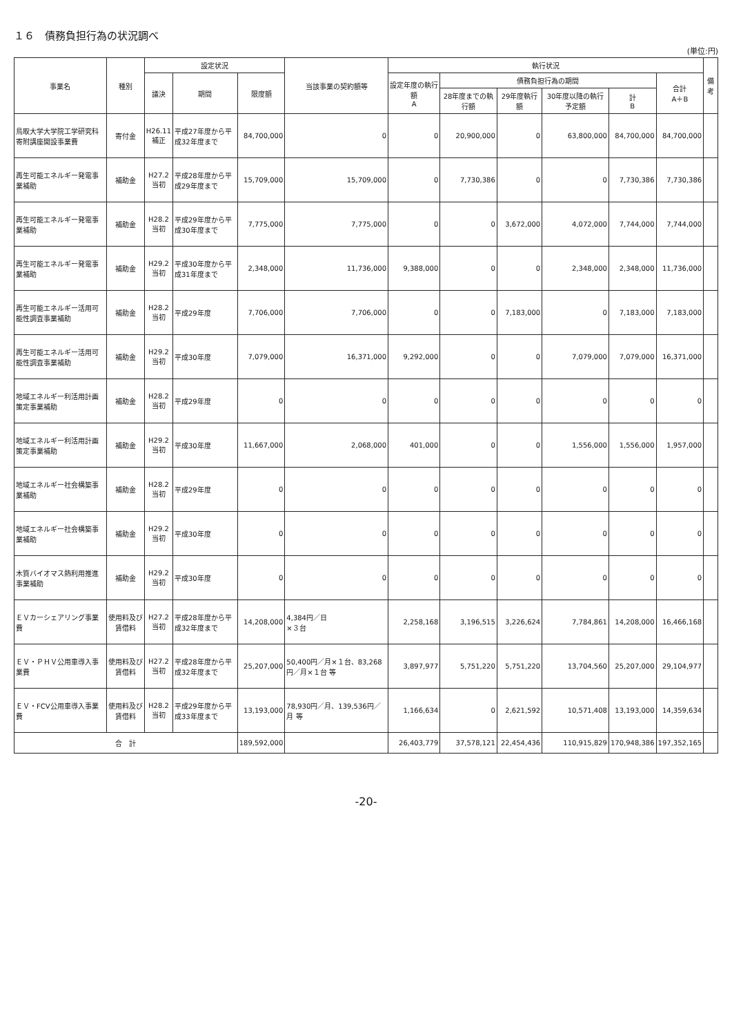１６　債務負担行為の状況調べ
(単位:円)
| 事業名 | 種別 | 設定状況 | | | 当該事業の契約額等 | 執行状況 | | | | | | 備考 |
| --- | --- | --- | --- | --- | --- | --- | --- | --- | --- | --- | --- | --- |
| | | 議決 | 期間 | 限度額 | | 設定年度の執行額 A | 債務負担行為の期間 | | | | 合計 A＋B | |
| | | | | | | | 28年度までの執行額 | 29年度執行額 | 30年度以降の執行予定額 | 計 B | | |
| 鳥取大学大学院工学研究科寄附講座開設事業費 | 寄付金 | H26.11 補正 | 平成27年度から平成32年度まで | 84,700,000 | 0 | 0 | 20,900,000 | 0 | 63,800,000 | 84,700,000 | 84,700,000 | |
| 再生可能エネルギー発電事業補助 | 補助金 | H27.2 当初 | 平成28年度から平成29年度まで | 15,709,000 | 15,709,000 | 0 | 7,730,386 | 0 | 0 | 7,730,386 | 7,730,386 | |
| 再生可能エネルギー発電事業補助 | 補助金 | H28.2 当初 | 平成29年度から平成30年度まで | 7,775,000 | 7,775,000 | 0 | 0 | 3,672,000 | 4,072,000 | 7,744,000 | 7,744,000 | |
| 再生可能エネルギー発電事業補助 | 補助金 | H29.2 当初 | 平成30年度から平成31年度まで | 2,348,000 | 11,736,000 | 9,388,000 | 0 | 0 | 2,348,000 | 2,348,000 | 11,736,000 | |
| 再生可能エネルギー活用可能性調査事業補助 | 補助金 | H28.2 当初 | 平成29年度 | 7,706,000 | 7,706,000 | 0 | 0 | 7,183,000 | 0 | 7,183,000 | 7,183,000 | |
| 再生可能エネルギー活用可能性調査事業補助 | 補助金 | H29.2 当初 | 平成30年度 | 7,079,000 | 16,371,000 | 9,292,000 | 0 | 0 | 7,079,000 | 7,079,000 | 16,371,000 | |
| 地域エネルギー利活用計画策定事業補助 | 補助金 | H28.2 当初 | 平成29年度 | 0 | 0 | 0 | 0 | 0 | 0 | 0 | 0 | |
| 地域エネルギー利活用計画策定事業補助 | 補助金 | H29.2 当初 | 平成30年度 | 11,667,000 | 2,068,000 | 401,000 | 0 | 0 | 1,556,000 | 1,556,000 | 1,957,000 | |
| 地域エネルギー社会構築事業補助 | 補助金 | H28.2 当初 | 平成29年度 | 0 | 0 | 0 | 0 | 0 | 0 | 0 | 0 | |
| 地域エネルギー社会構築事業補助 | 補助金 | H29.2 当初 | 平成30年度 | 0 | 0 | 0 | 0 | 0 | 0 | 0 | 0 | |
| 木質バイオマス熱利用推進事業補助 | 補助金 | H29.2 当初 | 平成30年度 | 0 | 0 | 0 | 0 | 0 | 0 | 0 | 0 | |
| ＥＶカーシェアリング事業費 | 使用料及び賃借料 | H27.2 当初 | 平成28年度から平成32年度まで | 14,208,000 | 4,384円／日 ×３台 | 2,258,168 | 3,196,515 | 3,226,624 | 7,784,861 | 14,208,000 | 16,466,168 | |
| ＥＶ・ＰＨＶ公用車導入事業費 | 使用料及び賃借料 | H27.2 当初 | 平成28年度から平成32年度まで | 25,207,000 | 50,400円／月×１台、83,268円／月×１台 等 | 3,897,977 | 5,751,220 | 5,751,220 | 13,704,560 | 25,207,000 | 29,104,977 | |
| ＥＶ・FCV公用車導入事業費 | 使用料及び賃借料 | H28.2 当初 | 平成29年度から平成33年度まで | 13,193,000 | 78,930円／月、139,536円／月 等 | 1,166,634 | 0 | 2,621,592 | 10,571,408 | 13,193,000 | 14,359,634 | |
| 合 計 | | | | 189,592,000 | | 26,403,779 | 37,578,121 | 22,454,436 | 110,915,829 | 170,948,386 | 197,352,165 | |
-20-